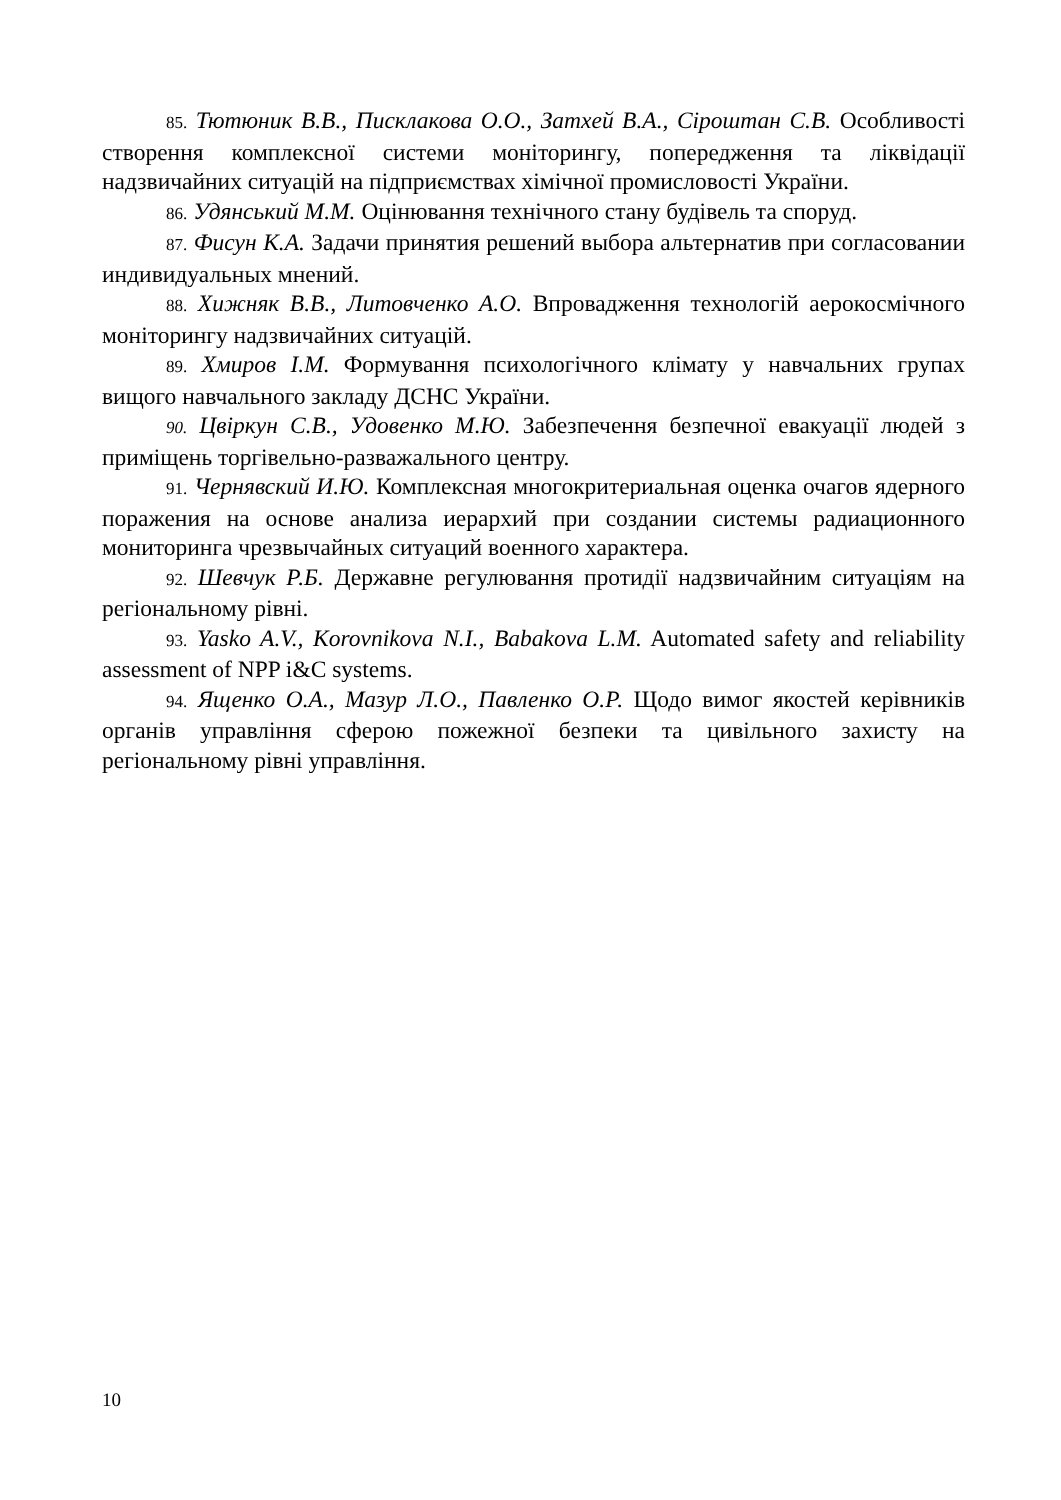85. Тютюник В.В., Писклакова О.О., Затхей В.А., Сіроштан С.В. Особливості створення комплексної системи моніторингу, попередження та ліквідації надзвичайних ситуацій на підприємствах хімічної промисловості України.
86. Удянський М.М. Оцінювання технічного стану будівель та споруд.
87. Фисун К.А. Задачи принятия решений выбора альтернатив при согласовании индивидуальных мнений.
88. Хижняк В.В., Литовченко А.О. Впровадження технологій аерокосмічного моніторингу надзвичайних ситуацій.
89. Хмиров І.М. Формування психологічного клімату у навчальних групах вищого навчального закладу ДСНС України.
90. Цвіркун С.В., Удовенко М.Ю. Забезпечення безпечної евакуації людей з приміщень торгівельно-разважального центру.
91. Чернявский И.Ю. Комплексная многокритериальная оценка очагов ядерного поражения на основе анализа иерархий при создании системы радиационного мониторинга чрезвычайных ситуаций военного характера.
92. Шевчук Р.Б. Державне регулювання протидії надзвичайним ситуаціям на регіональному рівні.
93. Yasko A.V., Korovnikova N.I., Babakova L.M. Automated safety and reliability assessment of NPP i&C systems.
94. Ященко О.А., Мазур Л.О., Павленко О.Р. Щодо вимог якостей керівників органів управління сферою пожежної безпеки та цивільного захисту на регіональному рівні управління.
10